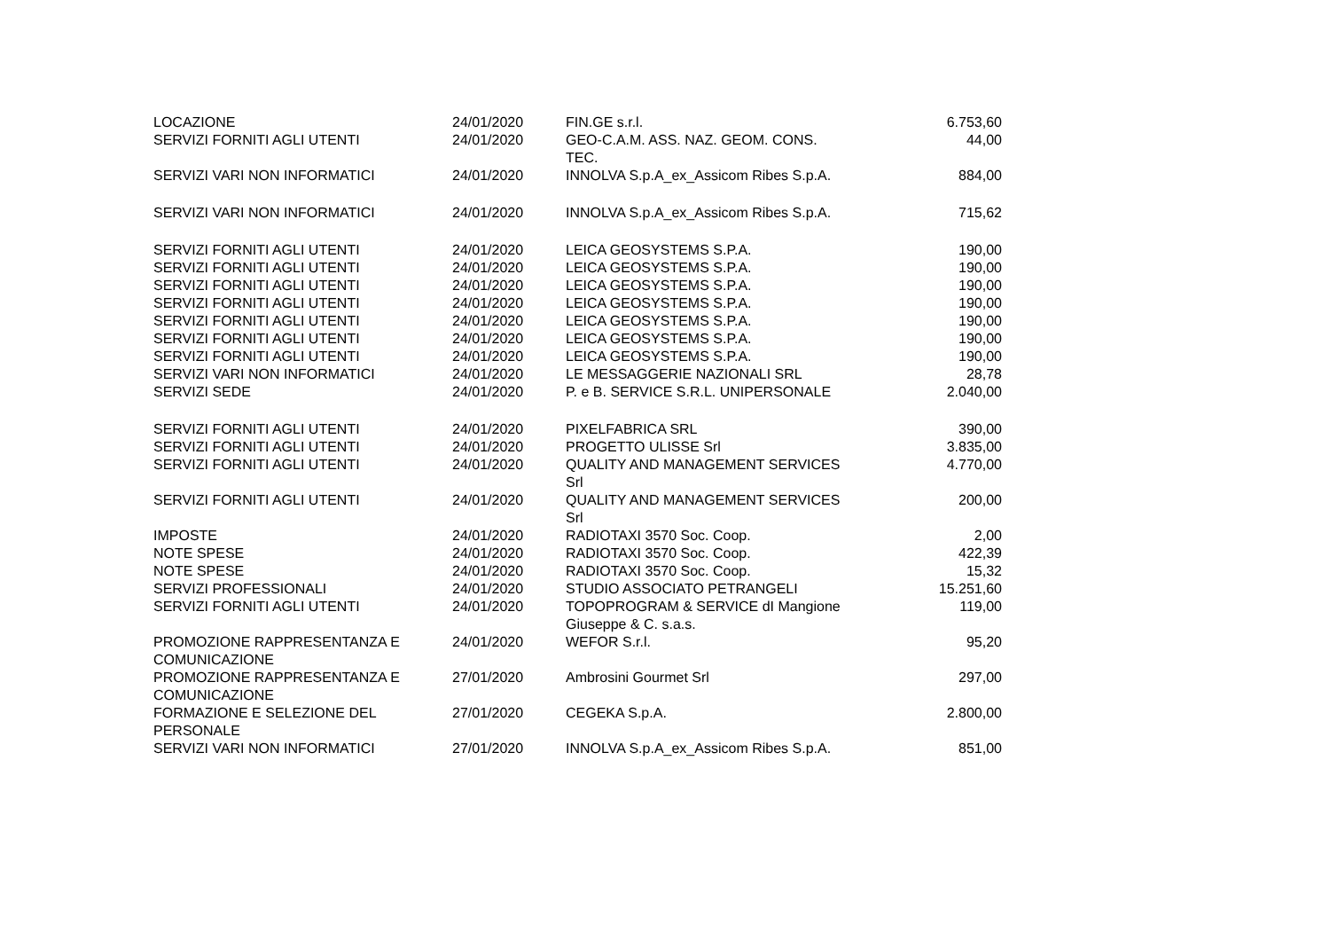| LOCAZIONE | 24/01/2020 | FIN.GE s.r.l. | 6.753,60 |
| SERVIZI FORNITI AGLI UTENTI | 24/01/2020 | GEO-C.A.M. ASS. NAZ. GEOM. CONS. TEC. | 44,00 |
| SERVIZI VARI NON INFORMATICI | 24/01/2020 | INNOLVA S.p.A_ex_Assicom Ribes S.p.A. | 884,00 |
| SERVIZI VARI NON INFORMATICI | 24/01/2020 | INNOLVA S.p.A_ex_Assicom Ribes S.p.A. | 715,62 |
| SERVIZI FORNITI AGLI UTENTI | 24/01/2020 | LEICA GEOSYSTEMS S.P.A. | 190,00 |
| SERVIZI FORNITI AGLI UTENTI | 24/01/2020 | LEICA GEOSYSTEMS S.P.A. | 190,00 |
| SERVIZI FORNITI AGLI UTENTI | 24/01/2020 | LEICA GEOSYSTEMS S.P.A. | 190,00 |
| SERVIZI FORNITI AGLI UTENTI | 24/01/2020 | LEICA GEOSYSTEMS S.P.A. | 190,00 |
| SERVIZI FORNITI AGLI UTENTI | 24/01/2020 | LEICA GEOSYSTEMS S.P.A. | 190,00 |
| SERVIZI FORNITI AGLI UTENTI | 24/01/2020 | LEICA GEOSYSTEMS S.P.A. | 190,00 |
| SERVIZI FORNITI AGLI UTENTI | 24/01/2020 | LEICA GEOSYSTEMS S.P.A. | 190,00 |
| SERVIZI VARI NON INFORMATICI | 24/01/2020 | LE MESSAGGERIE NAZIONALI SRL | 28,78 |
| SERVIZI SEDE | 24/01/2020 | P. e B. SERVICE S.R.L. UNIPERSONALE | 2.040,00 |
| SERVIZI FORNITI AGLI UTENTI | 24/01/2020 | PIXELFABRICA SRL | 390,00 |
| SERVIZI FORNITI AGLI UTENTI | 24/01/2020 | PROGETTO ULISSE Srl | 3.835,00 |
| SERVIZI FORNITI AGLI UTENTI | 24/01/2020 | QUALITY AND MANAGEMENT SERVICES Srl | 4.770,00 |
| SERVIZI FORNITI AGLI UTENTI | 24/01/2020 | QUALITY AND MANAGEMENT SERVICES Srl | 200,00 |
| IMPOSTE | 24/01/2020 | RADIOTAXI 3570 Soc. Coop. | 2,00 |
| NOTE SPESE | 24/01/2020 | RADIOTAXI 3570 Soc. Coop. | 422,39 |
| NOTE SPESE | 24/01/2020 | RADIOTAXI 3570 Soc. Coop. | 15,32 |
| SERVIZI PROFESSIONALI | 24/01/2020 | STUDIO ASSOCIATO PETRANGELI | 15.251,60 |
| SERVIZI FORNITI AGLI UTENTI | 24/01/2020 | TOPOPROGRAM & SERVICE dI Mangione Giuseppe & C. s.a.s. | 119,00 |
| PROMOZIONE RAPPRESENTANZA E COMUNICAZIONE | 24/01/2020 | WEFOR S.r.l. | 95,20 |
| PROMOZIONE RAPPRESENTANZA E COMUNICAZIONE | 27/01/2020 | Ambrosini Gourmet Srl | 297,00 |
| FORMAZIONE E SELEZIONE DEL PERSONALE | 27/01/2020 | CEGEKA S.p.A. | 2.800,00 |
| SERVIZI VARI NON INFORMATICI | 27/01/2020 | INNOLVA S.p.A_ex_Assicom Ribes S.p.A. | 851,00 |